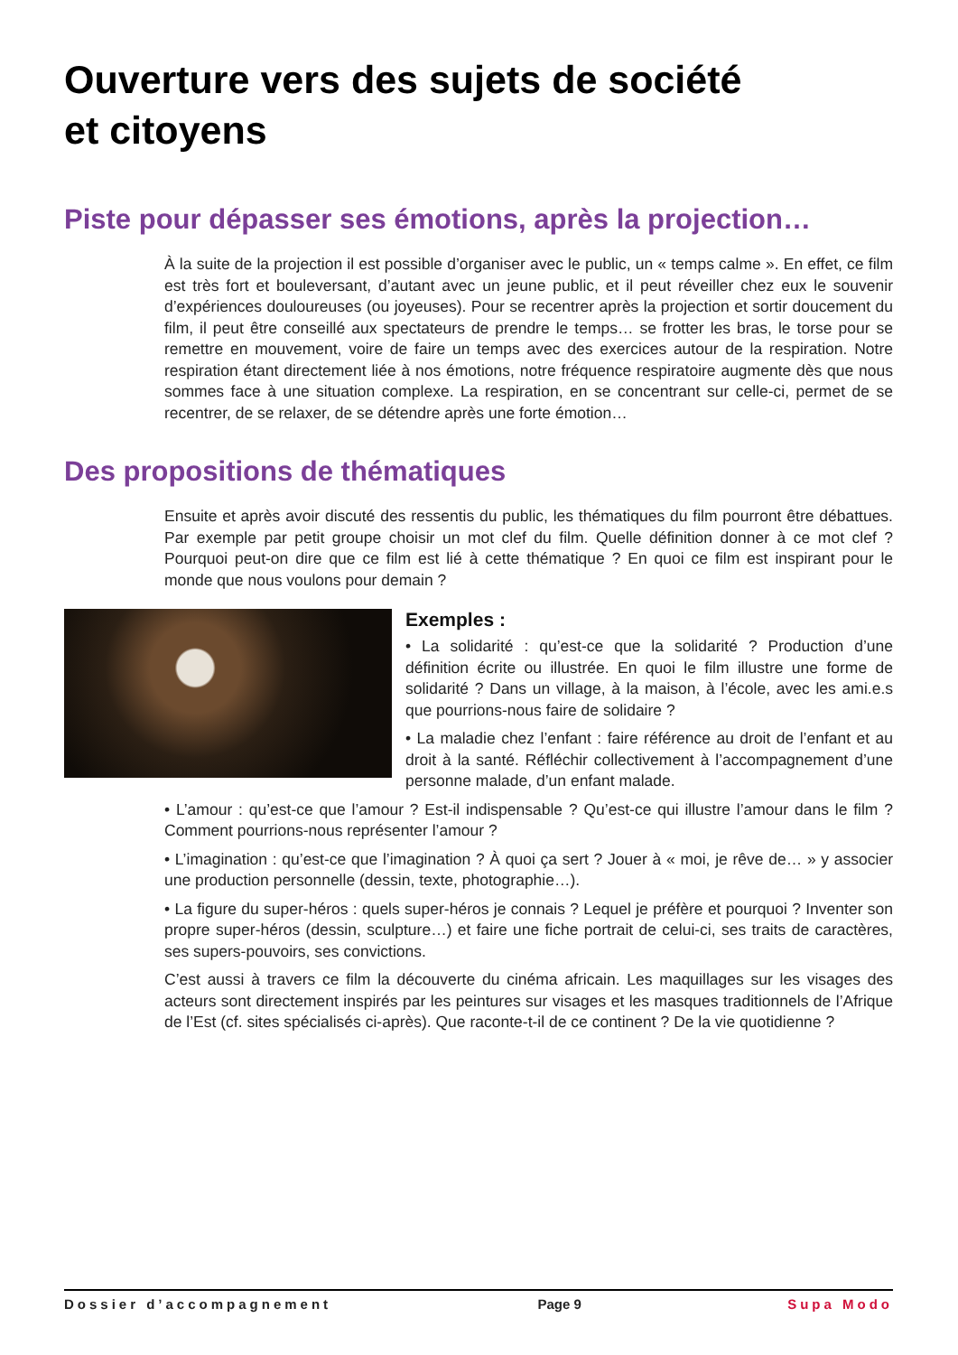Ouverture vers des sujets de société
et citoyens
Piste pour dépasser ses émotions, après la projection…
À la suite de la projection il est possible d’organiser avec le public, un « temps calme ». En effet, ce film est très fort et bouleversant, d’autant avec un jeune public, et il peut réveiller chez eux le souvenir d’expériences douloureuses (ou joyeuses). Pour se recentrer après la projection et sortir doucement du film, il peut être conseillé aux spectateurs de prendre le temps… se frotter les bras, le torse pour se remettre en mouvement, voire de faire un temps avec des exercices autour de la respiration. Notre respiration étant directement liée à nos émotions, notre fréquence respiratoire augmente dès que nous sommes face à une situation complexe. La respiration, en se concentrant sur celle-ci, permet de se recentrer, de se relaxer, de se détendre après une forte émotion…
Des propositions de thématiques
Ensuite et après avoir discuté des ressentis du public, les thématiques du film pourront être débattues. Par exemple par petit groupe choisir un mot clef du film. Quelle définition donner à ce mot clef ? Pourquoi peut-on dire que ce film est lié à cette thématique ? En quoi ce film est inspirant pour le monde que nous voulons pour demain ?
Exemples :
• La solidarité : qu’est-ce que la solidarité ? Production d’une définition écrite ou illustrée. En quoi le film illustre une forme de solidarité ? Dans un village, à la maison, à l’école, avec les ami.e.s que pourrions-nous faire de solidaire ?
• La maladie chez l’enfant : faire référence au droit de l’enfant et au droit à la santé. Réfléchir collectivement à l’accompagnement d’une personne malade, d’un enfant malade.
• L’amour : qu’est-ce que l’amour ? Est-il indispensable ? Qu’est-ce qui illustre l’amour dans le film ? Comment pourrions-nous représenter l’amour ?
• L’imagination : qu’est-ce que l’imagination ? À quoi ça sert ? Jouer à « moi, je rêve de… » y associer une production personnelle (dessin, texte, photographie…).
• La figure du super-héros : quels super-héros je connais ? Lequel je préfère et pourquoi ? Inventer son propre super-héros (dessin, sculpture…) et faire une fiche portrait de celui-ci, ses traits de caractères, ses supers-pouvoirs, ses convictions.
C’est aussi à travers ce film la découverte du cinéma africain. Les maquillages sur les visages des acteurs sont directement inspirés par les peintures sur visages et les masques traditionnels de l’Afrique de l’Est (cf. sites spécialisés ci-après). Que raconte-t-il de ce continent ? De la vie quotidienne ?
Dossier d’accompagnement Page 9 Supa Modo